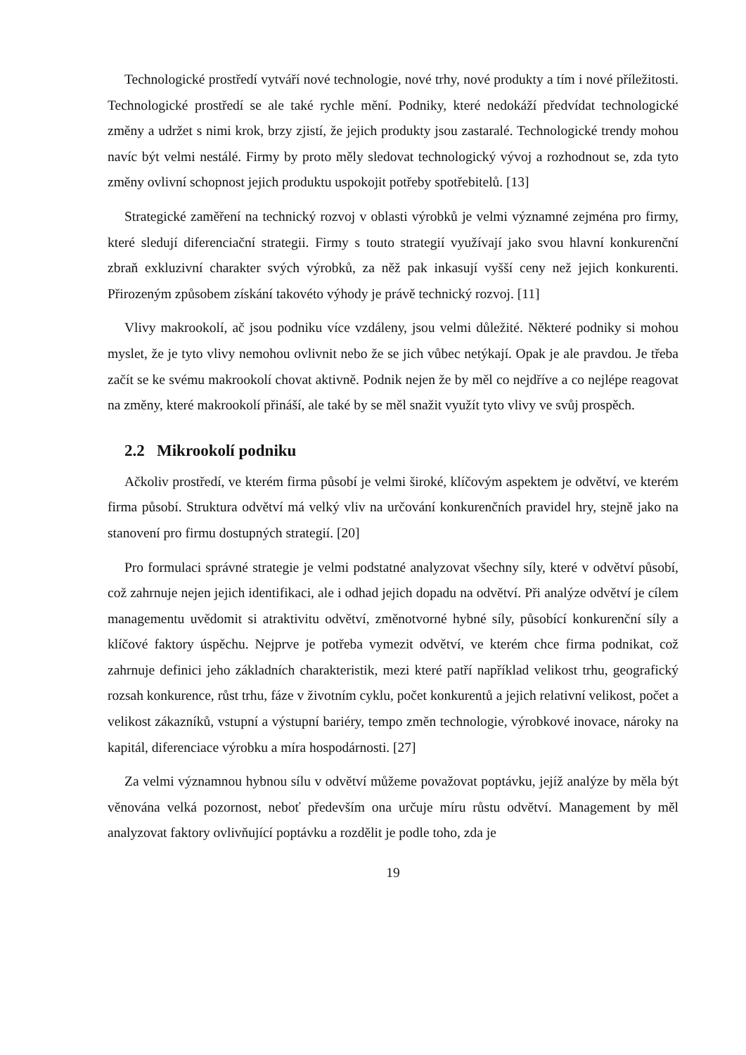Technologické prostředí vytváří nové technologie, nové trhy, nové produkty a tím i nové příležitosti. Technologické prostředí se ale také rychle mění. Podniky, které nedokáží předvídat technologické změny a udržet s nimi krok, brzy zjistí, že jejich produkty jsou zastaralé. Technologické trendy mohou navíc být velmi nestálé. Firmy by proto měly sledovat technologický vývoj a rozhodnout se, zda tyto změny ovlivní schopnost jejich produktu uspokojit potřeby spotřebitelů. [13]
Strategické zaměření na technický rozvoj v oblasti výrobků je velmi významné zejména pro firmy, které sledují diferenciační strategii. Firmy s touto strategií využívají jako svou hlavní konkurenční zbraň exkluzivní charakter svých výrobků, za něž pak inkasují vyšší ceny než jejich konkurenti. Přirozeným způsobem získání takovéto výhody je právě technický rozvoj. [11]
Vlivy makrookolí, ač jsou podniku více vzdáleny, jsou velmi důležité. Některé podniky si mohou myslet, že je tyto vlivy nemohou ovlivnit nebo že se jich vůbec netýkají. Opak je ale pravdou. Je třeba začít se ke svému makrookolí chovat aktivně. Podnik nejen že by měl co nejdříve a co nejlépe reagovat na změny, které makrookolí přináší, ale také by se měl snažit využít tyto vlivy ve svůj prospěch.
2.2 Mikrookolí podniku
Ačkoliv prostředí, ve kterém firma působí je velmi široké, klíčovým aspektem je odvětví, ve kterém firma působí. Struktura odvětví má velký vliv na určování konkurenčních pravidel hry, stejně jako na stanovení pro firmu dostupných strategií. [20]
Pro formulaci správné strategie je velmi podstatné analyzovat všechny síly, které v odvětví působí, což zahrnuje nejen jejich identifikaci, ale i odhad jejich dopadu na odvětví. Při analýze odvětví je cílem managementu uvědomit si atraktivitu odvětví, změnotvorné hybné síly, působící konkurenční síly a klíčové faktory úspěchu. Nejprve je potřeba vymezit odvětví, ve kterém chce firma podnikat, což zahrnuje definici jeho základních charakteristik, mezi které patří například velikost trhu, geografický rozsah konkurence, růst trhu, fáze v životním cyklu, počet konkurentů a jejich relativní velikost, počet a velikost zákazníků, vstupní a výstupní bariéry, tempo změn technologie, výrobkové inovace, nároky na kapitál, diferenciace výrobku a míra hospodárnosti. [27]
Za velmi významnou hybnou sílu v odvětví můžeme považovat poptávku, jejíž analýze by měla být věnována velká pozornost, neboť především ona určuje míru růstu odvětví. Management by měl analyzovat faktory ovlivňující poptávku a rozdělit je podle toho, zda je
19